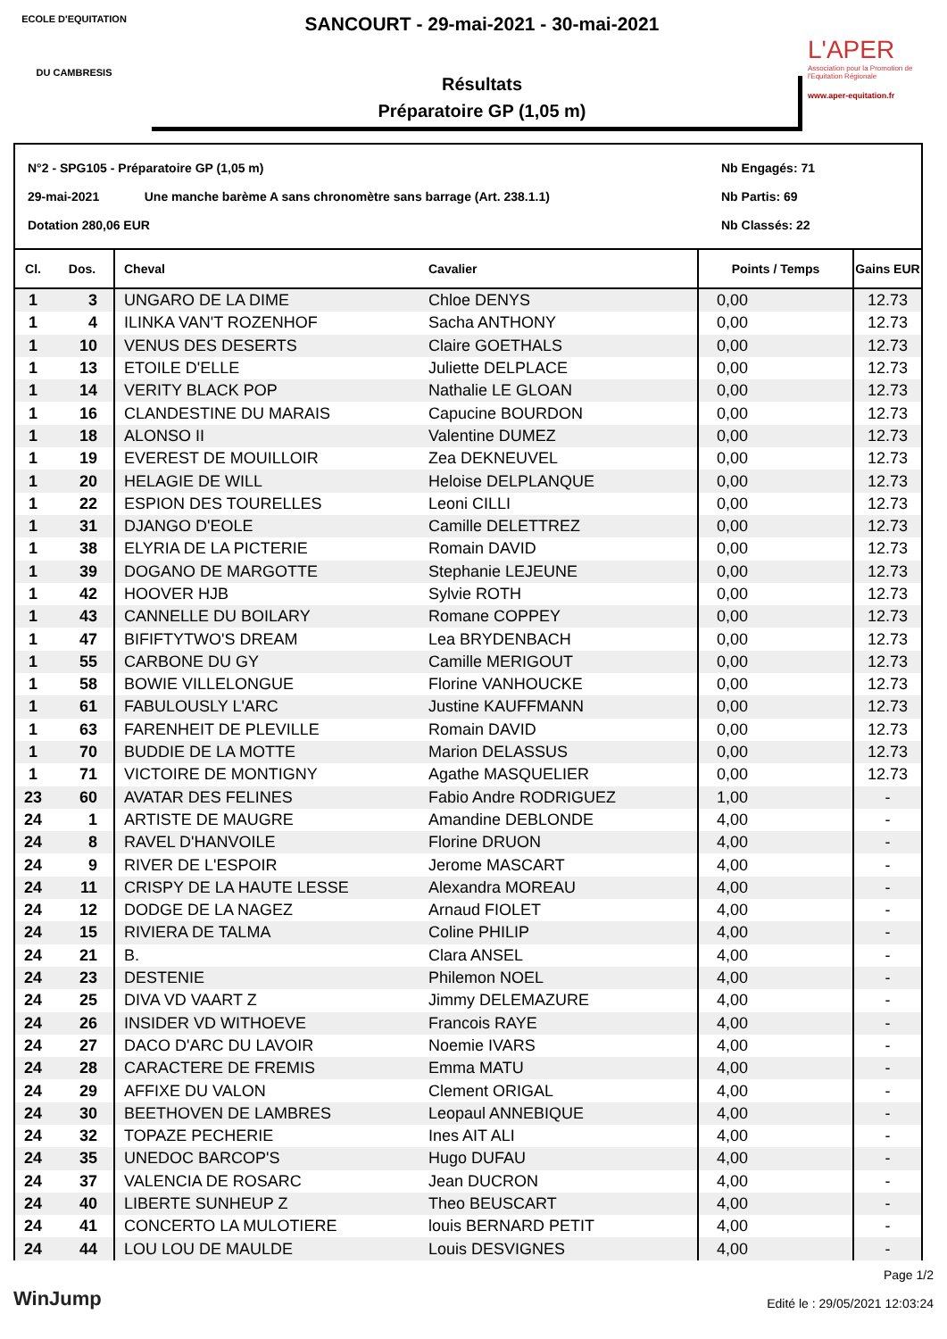ECOLE D'EQUITATION
DU CAMBRESIS
SANCOURT - 29-mai-2021 - 30-mai-2021
Résultats
Préparatoire GP (1,05 m)
L'APER
Association pour la Promotion de l'Equitation Régionale
www.aper-equitation.fr
N°2 - SPG105 - Préparatoire GP (1,05 m)
29-mai-2021 Une manche barème A sans chronomètre sans barrage (Art. 238.1.1)
Dotation 280,06 EUR
Nb Engagés: 71
Nb Partis: 69
Nb Classés: 22
| Cl. | Dos. | Cheval | Cavalier | Points / Temps | Gains EUR |
| --- | --- | --- | --- | --- | --- |
| 1 | 3 | UNGARO DE LA DIME | Chloe DENYS | 0,00 | 12.73 |
| 1 | 4 | ILINKA VAN'T ROZENHOF | Sacha ANTHONY | 0,00 | 12.73 |
| 1 | 10 | VENUS DES DESERTS | Claire GOETHALS | 0,00 | 12.73 |
| 1 | 13 | ETOILE D'ELLE | Juliette DELPLACE | 0,00 | 12.73 |
| 1 | 14 | VERITY BLACK POP | Nathalie LE GLOAN | 0,00 | 12.73 |
| 1 | 16 | CLANDESTINE DU MARAIS | Capucine BOURDON | 0,00 | 12.73 |
| 1 | 18 | ALONSO II | Valentine DUMEZ | 0,00 | 12.73 |
| 1 | 19 | EVEREST DE MOUILLOIR | Zea DEKNEUVEL | 0,00 | 12.73 |
| 1 | 20 | HELAGIE DE WILL | Heloise DELPLANQUE | 0,00 | 12.73 |
| 1 | 22 | ESPION DES TOURELLES | Leoni CILLI | 0,00 | 12.73 |
| 1 | 31 | DJANGO D'EOLE | Camille DELETTREZ | 0,00 | 12.73 |
| 1 | 38 | ELYRIA DE LA PICTERIE | Romain DAVID | 0,00 | 12.73 |
| 1 | 39 | DOGANO DE MARGOTTE | Stephanie LEJEUNE | 0,00 | 12.73 |
| 1 | 42 | HOOVER HJB | Sylvie ROTH | 0,00 | 12.73 |
| 1 | 43 | CANNELLE DU BOILARY | Romane COPPEY | 0,00 | 12.73 |
| 1 | 47 | BIFIFTYTWO'S DREAM | Lea BRYDENBACH | 0,00 | 12.73 |
| 1 | 55 | CARBONE DU GY | Camille MERIGOUT | 0,00 | 12.73 |
| 1 | 58 | BOWIE VILLELONGUE | Florine VANHOUCKE | 0,00 | 12.73 |
| 1 | 61 | FABULOUSLY L'ARC | Justine KAUFFMANN | 0,00 | 12.73 |
| 1 | 63 | FARENHEIT DE PLEVILLE | Romain DAVID | 0,00 | 12.73 |
| 1 | 70 | BUDDIE DE LA MOTTE | Marion DELASSUS | 0,00 | 12.73 |
| 1 | 71 | VICTOIRE DE MONTIGNY | Agathe MASQUELIER | 0,00 | 12.73 |
| 23 | 60 | AVATAR DES FELINES | Fabio Andre RODRIGUEZ | 1,00 | - |
| 24 | 1 | ARTISTE DE MAUGRE | Amandine DEBLONDE | 4,00 | - |
| 24 | 8 | RAVEL D'HANVOILE | Florine DRUON | 4,00 | - |
| 24 | 9 | RIVER DE L'ESPOIR | Jerome MASCART | 4,00 | - |
| 24 | 11 | CRISPY DE LA HAUTE LESSE | Alexandra MOREAU | 4,00 | - |
| 24 | 12 | DODGE DE LA NAGEZ | Arnaud FIOLET | 4,00 | - |
| 24 | 15 | RIVIERA DE TALMA | Coline PHILIP | 4,00 | - |
| 24 | 21 | B. | Clara ANSEL | 4,00 | - |
| 24 | 23 | DESTENIE | Philemon NOEL | 4,00 | - |
| 24 | 25 | DIVA VD VAART Z | Jimmy DELEMAZURE | 4,00 | - |
| 24 | 26 | INSIDER VD WITHOEVE | Francois RAYE | 4,00 | - |
| 24 | 27 | DACO D'ARC DU LAVOIR | Noemie IVARS | 4,00 | - |
| 24 | 28 | CARACTERE DE FREMIS | Emma MATU | 4,00 | - |
| 24 | 29 | AFFIXE DU VALON | Clement ORIGAL | 4,00 | - |
| 24 | 30 | BEETHOVEN DE LAMBRES | Leopaul ANNEBIQUE | 4,00 | - |
| 24 | 32 | TOPAZE PECHERIE | Ines AIT ALI | 4,00 | - |
| 24 | 35 | UNEDOC BARCOP'S | Hugo DUFAU | 4,00 | - |
| 24 | 37 | VALENCIA DE ROSARC | Jean DUCRON | 4,00 | - |
| 24 | 40 | LIBERTE SUNHEUP Z | Theo BEUSCART | 4,00 | - |
| 24 | 41 | CONCERTO LA MULOTIERE | louis BERNARD PETIT | 4,00 | - |
| 24 | 44 | LOU LOU DE MAULDE | Louis DESVIGNES | 4,00 | - |
WinJump
Page 1/2
Edité le : 29/05/2021 12:03:24